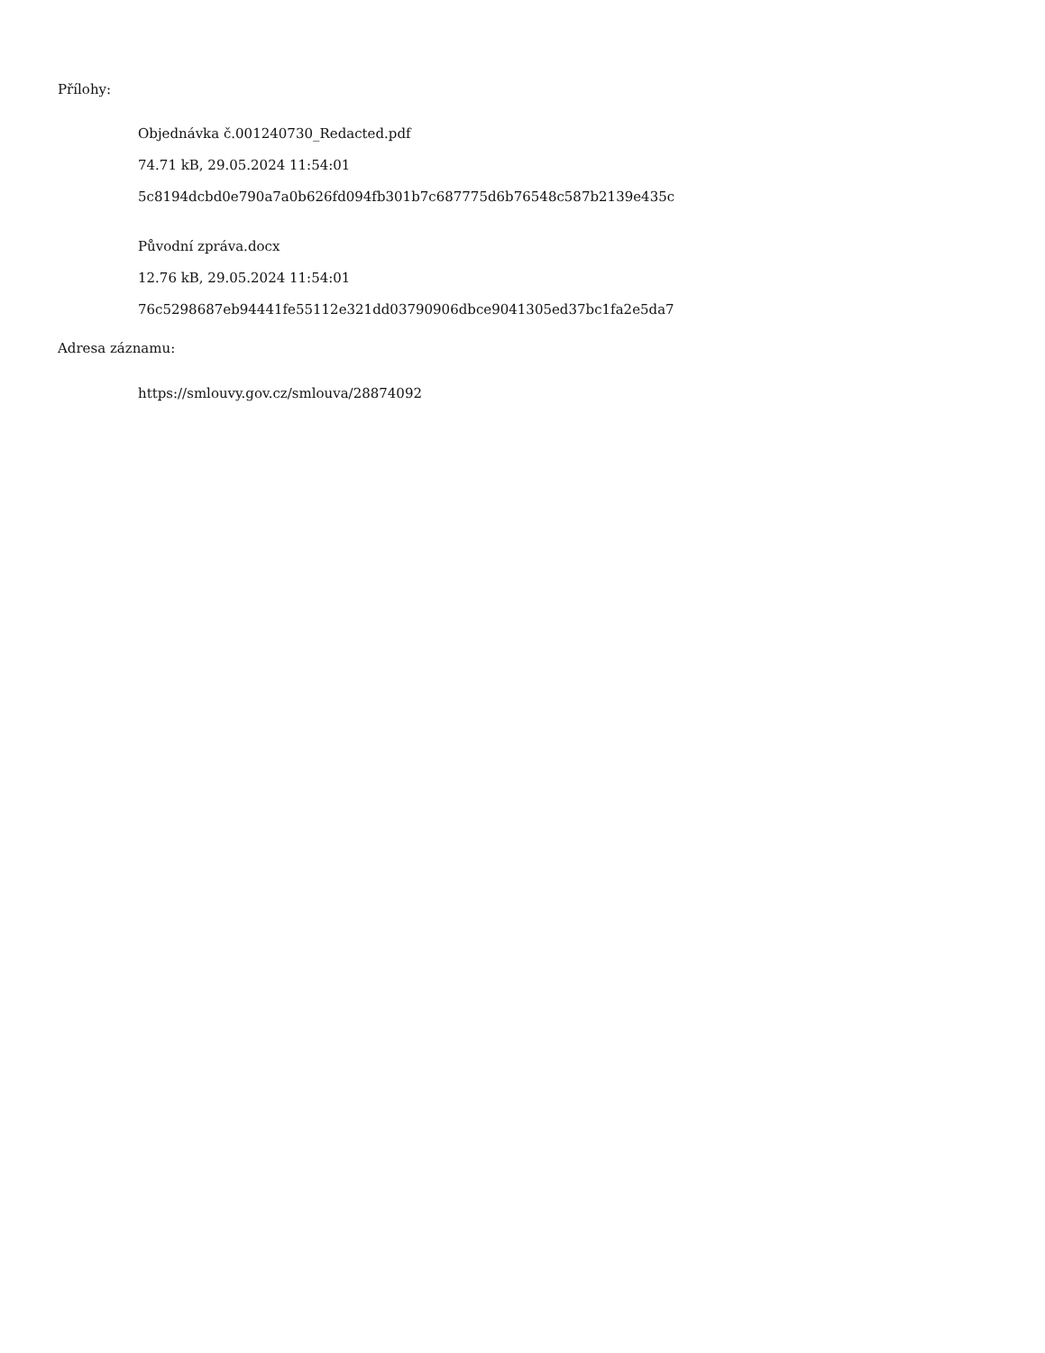Přílohy:
Objednávka č.001240730_Redacted.pdf
74.71 kB, 29.05.2024 11:54:01
5c8194dcbd0e790a7a0b626fd094fb301b7c687775d6b76548c587b2139e435c
Původní zpráva.docx
12.76 kB, 29.05.2024 11:54:01
76c5298687eb94441fe55112e321dd03790906dbce9041305ed37bc1fa2e5da7
Adresa záznamu:
https://smlouvy.gov.cz/smlouva/28874092